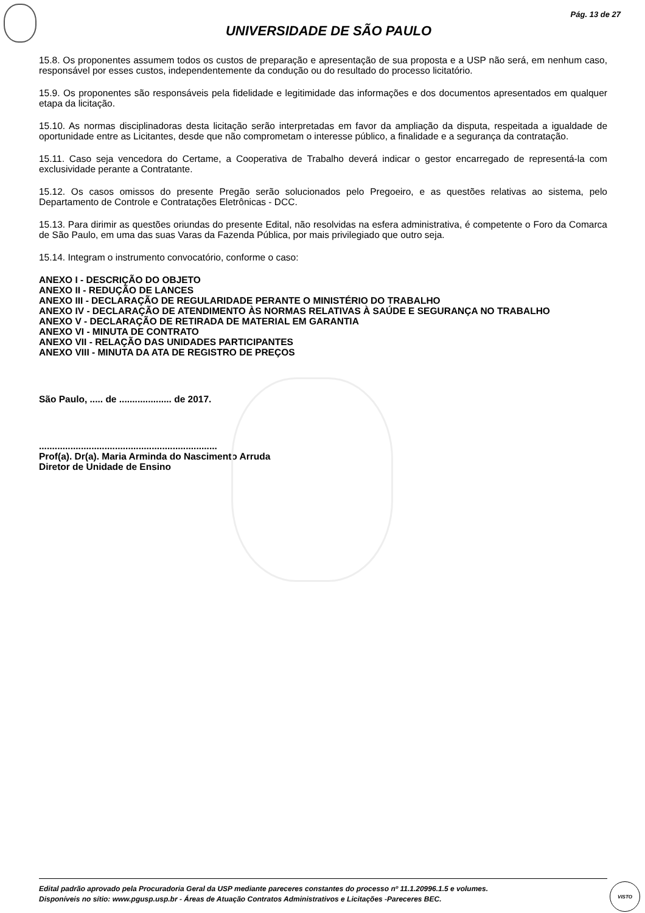Pág. 13 de 27
UNIVERSIDADE DE SÃO PAULO
15.8. Os proponentes assumem todos os custos de preparação e apresentação de sua proposta e a USP não será, em nenhum caso, responsável por esses custos, independentemente da condução ou do resultado do processo licitatório.
15.9. Os proponentes são responsáveis pela fidelidade e legitimidade das informações e dos documentos apresentados em qualquer etapa da licitação.
15.10. As normas disciplinadoras desta licitação serão interpretadas em favor da ampliação da disputa, respeitada a igualdade de oportunidade entre as Licitantes, desde que não comprometam o interesse público, a finalidade e a segurança da contratação.
15.11. Caso seja vencedora do Certame, a Cooperativa de Trabalho deverá indicar o gestor encarregado de representá-la com exclusividade perante a Contratante.
15.12. Os casos omissos do presente Pregão serão solucionados pelo Pregoeiro, e as questões relativas ao sistema, pelo Departamento de Controle e Contratações Eletrônicas - DCC.
15.13. Para dirimir as questões oriundas do presente Edital, não resolvidas na esfera administrativa, é competente o Foro da Comarca de São Paulo, em uma das suas Varas da Fazenda Pública, por mais privilegiado que outro seja.
15.14. Integram o instrumento convocatório, conforme o caso:
ANEXO I - DESCRIÇÃO DO OBJETO
ANEXO II - REDUÇÃO DE LANCES
ANEXO III - DECLARAÇÃO DE REGULARIDADE PERANTE O MINISTÉRIO DO TRABALHO
ANEXO IV - DECLARAÇÃO DE ATENDIMENTO ÀS NORMAS RELATIVAS À SAÚDE E SEGURANÇA NO TRABALHO
ANEXO V - DECLARAÇÃO DE RETIRADA DE MATERIAL EM GARANTIA
ANEXO VI - MINUTA DE CONTRATO
ANEXO VII - RELAÇÃO DAS UNIDADES PARTICIPANTES
ANEXO VIII - MINUTA DA ATA DE REGISTRO DE PREÇOS
São Paulo, ..... de .................... de 2017.
....................................................................
Prof(a). Dr(a). Maria Arminda do Nascimento Arruda
Diretor de Unidade de Ensino
Edital padrão aprovado pela Procuradoria Geral da USP mediante pareceres constantes do processo nº 11.1.20996.1.5 e volumes.
Disponíveis no sítio: www.pgusp.usp.br - Áreas de Atuação Contratos Administrativos e Licitações -Pareceres BEC.
VISTO